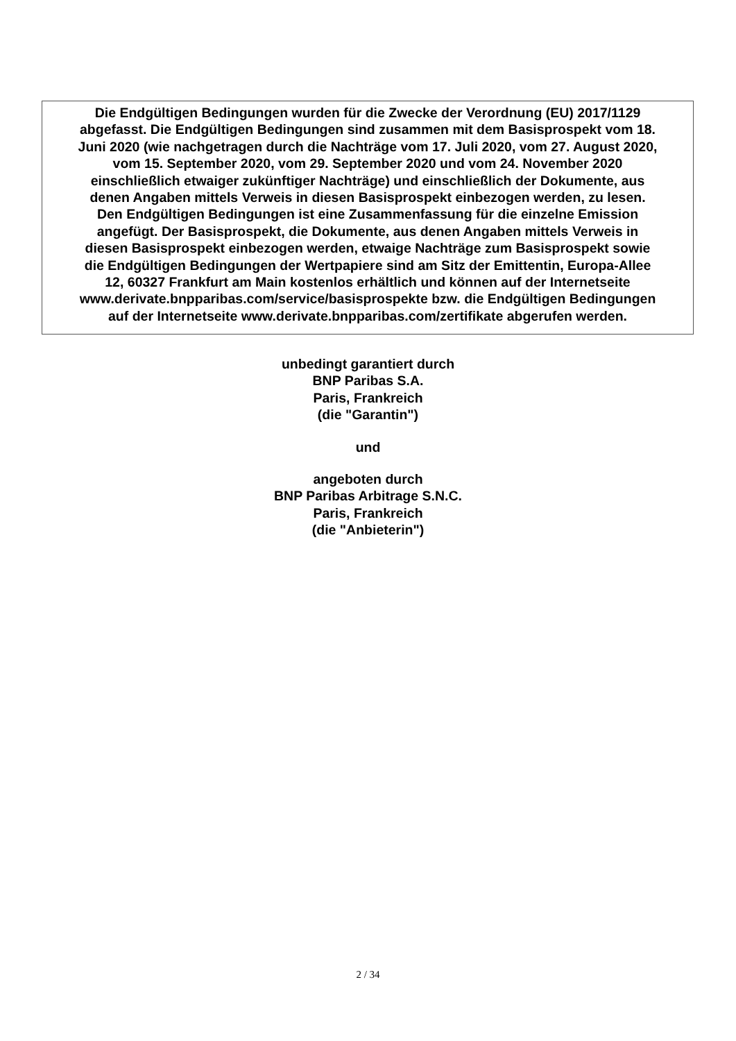Die Endgültigen Bedingungen wurden für die Zwecke der Verordnung (EU) 2017/1129
abgefasst. Die Endgültigen Bedingungen sind zusammen mit dem Basisprospekt vom 18.
Juni 2020 (wie nachgetragen durch die Nachträge vom 17. Juli 2020, vom 27. August 2020,
vom 15. September 2020, vom 29. September 2020 und vom 24. November 2020
einschließlich etwaiger zukünftiger Nachträge) und einschließlich der Dokumente, aus
denen Angaben mittels Verweis in diesen Basisprospekt einbezogen werden, zu lesen.
Den Endgültigen Bedingungen ist eine Zusammenfassung für die einzelne Emission
angefügt. Der Basisprospekt, die Dokumente, aus denen Angaben mittels Verweis in
diesen Basisprospekt einbezogen werden, etwaige Nachträge zum Basisprospekt sowie
die Endgültigen Bedingungen der Wertpapiere sind am Sitz der Emittentin, Europa-Allee
12, 60327 Frankfurt am Main kostenlos erhältlich und können auf der Internetseite
www.derivate.bnpparibas.com/service/basisprospekte bzw. die Endgültigen Bedingungen
auf der Internetseite www.derivate.bnpparibas.com/zertifikate abgerufen werden.
unbedingt garantiert durch
BNP Paribas S.A.
Paris, Frankreich
(die "Garantin")
und
angeboten durch
BNP Paribas Arbitrage S.N.C.
Paris, Frankreich
(die "Anbieterin")
2 / 34